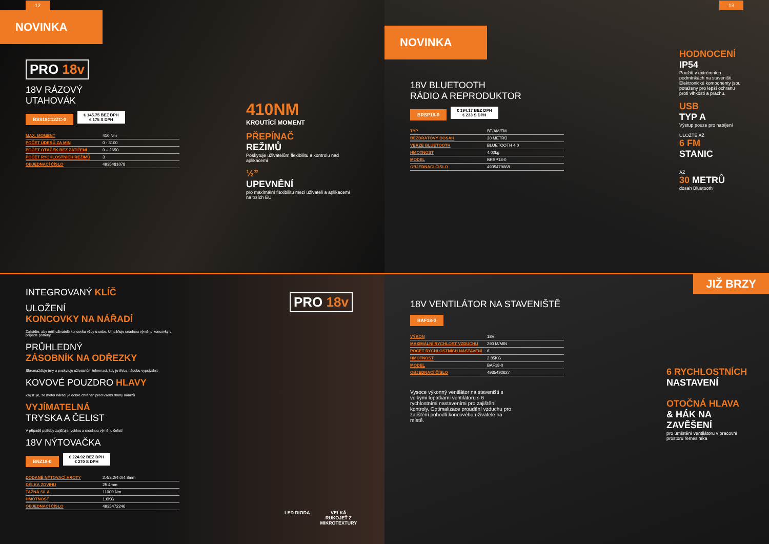12
NOVINKA
PRO 18v
18V RÁZOVÝ
UTAHOVÁK
BSS18C12ZC-0 € 145.75 BEZ DPH
€ 175 S DPH
| MAX. MOMENT | 410 Nm |
| POČET ÚDERŮ ZA MIN | 0 - 3100 |
| POČET OTÁČEK BEZ ZATÍŽENÍ | 0 – 2650 |
| POČET RYCHLOSTNÍCH REŽIMŮ | 3 |
| OBJEDNACÍ ČÍSLO | 4935481078 |
410NM
KROUTÍCÍ MOMENT
PŘEPÍNAČ
REŽIMŮ
Poskytuje uživatelům flexibilitu a kontrolu nad aplikacemi
½”
UPEVNĚNÍ
pro maximální flexibilitu mezi uživateli a aplikacemi na trzích EU
13
NOVINKA
18V BLUETOOTH
RÁDIO A REPRODUKTOR
BRSP18-0 € 194.17 BEZ DPH
€ 233 S DPH
| TYP | BT/AM/FM |
| BEZDRÁTOVÝ DOSAH | 30 METRŮ |
| VERZE BLUETOOTH | BLUETOOTH 4.0 |
| HMOTNOST | 4.02kg |
| MODEL | BRSP18-0 |
| OBJEDNACÍ ČÍSLO | 4935479668 |
HODNOCENÍ
IP54
Použití v extrémních podmínkách na staveništi. Elektronické komponenty jsou potaženy pro lepší ochranu proti vlhkosti a prachu.
USB
TYP A
Výstup pouze pro nabíjení
ULOŽTE AŽ
6 FM
STANIC
AŽ
30 METRŮ
dosah Bluetooth
INTEGROVANÝ KLÍČ
ULOŽENÍ
KONCOVKY NA NÁŘADÍ
Zajistěte, aby měli uživatelé koncovku vždy u sebe. Umožňuje snadnou výměnu koncovky v případě potřeby
PRŮHLEDNÝ
ZÁSOBNÍK NA ODŘEZKY
Shromažďuje trny a poskytuje uživatelům informaci, kdy je třeba nádobu vyprázdnit
KOVOVÉ POUZDRO HLAVY
Zajišťuje, že motor nářadí je dobře chráněn před všemi druhy nárazů
VYJÍMATELNÁ
TRYSKA A ČELIST
V případě potřeby zajišťuje rychlou a snadnou výměnu čelistí
18V NÝTOVAČKA
BNZ18-0 € 224.92 BEZ DPH
€ 270 S DPH
| DODANÉ NÝTOVACÍ HROTY | 2.4/3.2/4.0/4.8mm |
| DÉLKA ZDVIHU | 25.4mm |
| TAŽNÁ SÍLA | 11000 Nm |
| HMOTNOST | 1.6KG |
| OBJEDNACÍ ČÍSLO | 4935472246 |
PRO 18v
LED DIODA VELKÁ
RUKOJEŤ Z
MIKROTEXTURY
JIŽ BRZY
18V VENTILÁTOR NA STAVENIŠTĚ
BAF18-0
| VÝKON | 18V |
| MAXIMÁLNÍ RYCHLOST VZDUCHU | 290 M/MIN |
| POČET RYCHLOSTNÍCH NASTAVENÍ | 6 |
| HMOTNOST | 2.85KG |
| MODEL | BAF18-0 |
| OBJEDNACÍ ČÍSLO | 4935492627 |
Vysoce výkonný ventilátor na staveništi s velkými lopatkami ventilátoru s 6 rychlostními nastaveními pro zajištění kontroly. Optimalizace proudění vzduchu pro zajištění pohodlí koncového uživatele na místě.
6 RYCHLOSTNÍCH
NASTAVENÍ
OTOČNÁ HLAVA
& HÁK NA ZAVĚŠENÍ
pro umístění ventilátoru v pracovní prostoru řemeslníka